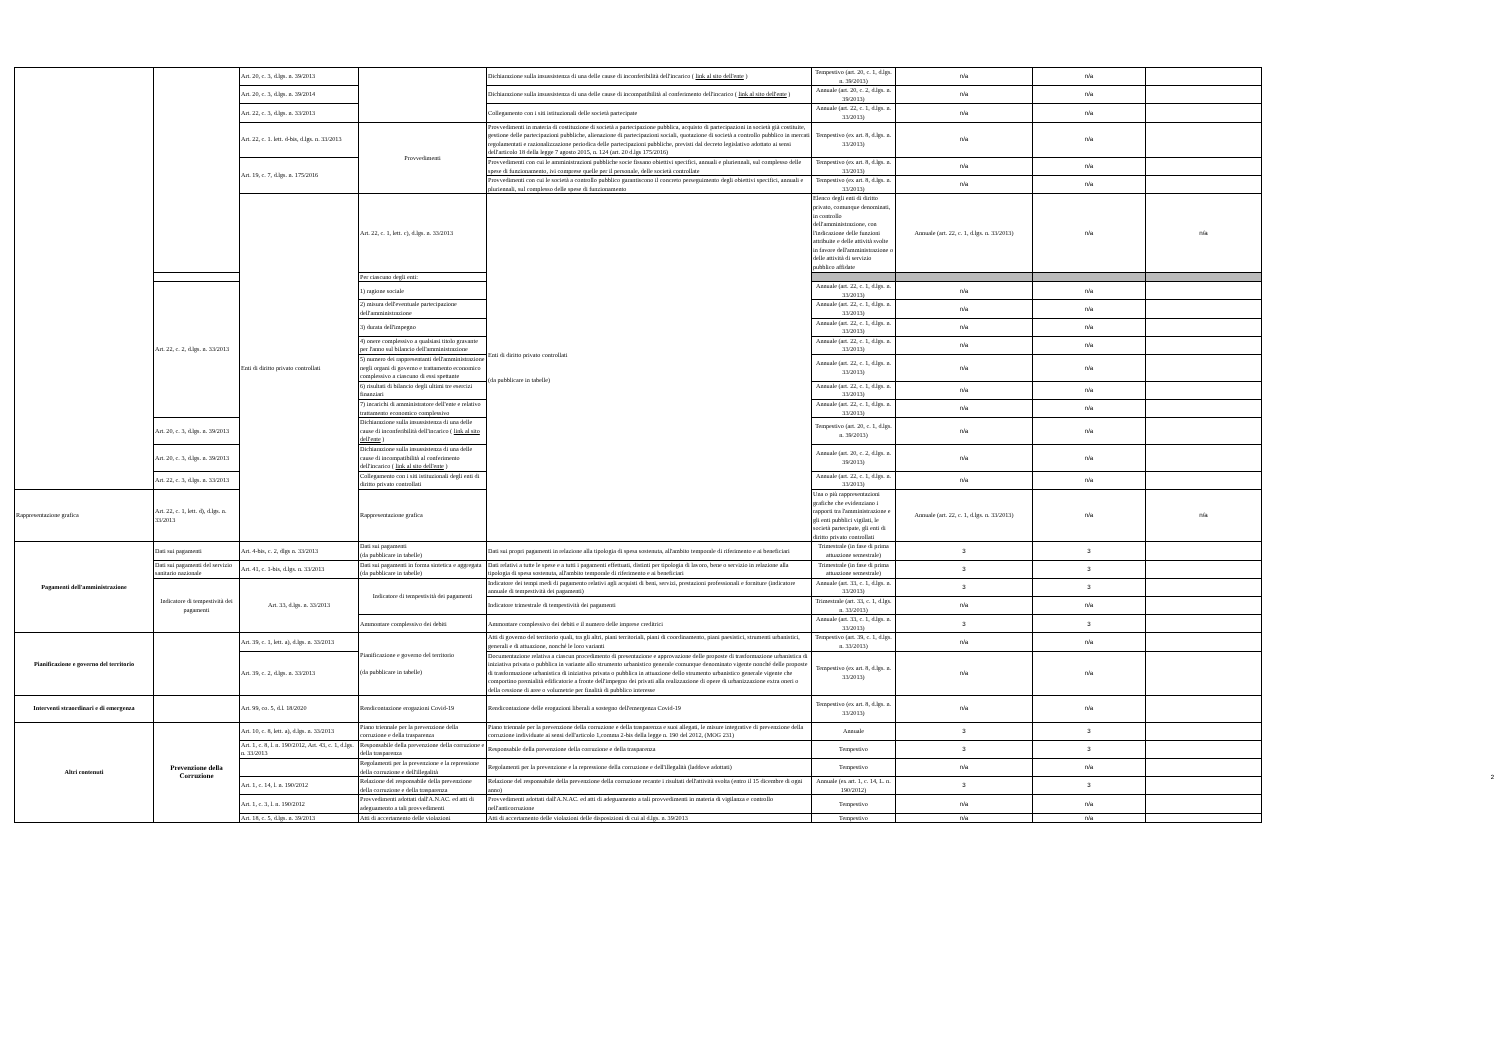| | | Art. 20, c. 3, d.lgs. n. 39/2013 | | Dichiarazione sulla insussistenza di una delle cause di inconferibilità dell'incarico ( link al sito dell'ente ) | Tempestivo (art. 20, c. 1, d.lgs. n. 39/2013) | n/a | n/a | | |
| | | Art. 20, c. 3, d.lgs. n. 39/2014 | | Dichiarazione sulla insussistenza di una delle cause di incompatibilità al conferimento dell'incarico ( link al sito dell'ente ) | Annuale (art. 20, c. 2, d.lgs. n. 39/2013) | n/a | n/a | | |
| | | Art. 22, c. 3, d.lgs. n. 33/2013 | | Collegamento con i siti istituzionali delle società partecipate | Annuale (art. 22, c. 1, d.lgs. n. 33/2013) | n/a | n/a | | |
| | | Art. 22, c. 1. lett. d-bis, d.lgs. n. 33/2013 | Provvedimenti | Provvedimenti in materia di costituzione di società a partecipazione pubblica, acquisto di partecipazioni in società già costituite, gestione delle partecipazioni pubbliche, alienazione di partecipazioni sociali, quotazione di società a controllo pubblico in mercati regolamentati e razionalizzazione periodica delle partecipazioni pubbliche, previsti dal decreto legislativo adottato ai sensi dell'articolo 18 della legge 7 agosto 2015, n. 124 (art. 20 d.lgs 175/2016) | Tempestivo (ex art. 8, d.lgs. n. 33/2013) | n/a | n/a | | |
| | | Art. 19, c. 7, d.lgs. n. 175/2016 | | Provvedimenti con cui le amministrazioni pubbliche socie fissano obiettivi specifici, annuali e pluriennali, sul complesso delle spese di funzionamento, ivi comprese quelle per il personale, delle società controllate | Tempestivo (ex art. 8, d.lgs. n. 33/2013) | n/a | n/a | | |
| | | | | Provvedimenti con cui le società a controllo pubblico garantiscono il concreto perseguimento degli obiettivi specifici, annuali e pluriennali, sul complesso delle spese di funzionamento | Tempestivo (ex art. 8, d.lgs. n. 33/2013) | n/a | n/a | | |
| | | Enti di diritto privato controllati | Art. 22, c. 1, lett. c), d.lgs. n. 33/2013 | Enti di diritto privato controllati (da pubblicare in tabelle) | Elenco degli enti di diritto privato, comunque denominati, in controllo dell'amministrazione, con l'indicazione delle funzioni attribuite e delle attività svolte in favore dell'amministrazione o delle attività di servizio pubblico affidate | Annuale (art. 22, c. 1, d.lgs. n. 33/2013) | n/a | n/a | |
| | | | Per ciascuno degli enti: | | | | | | |
| | Art. 22, c. 2, d.lgs. n. 33/2013 | | 1) ragione sociale | | Annuale (art. 22, c. 1, d.lgs. n. 33/2013) | n/a | n/a | | |
| | | | 2) misura dell'eventuale partecipazione dell'amministrazione | | Annuale (art. 22, c. 1, d.lgs. n. 33/2013) | n/a | n/a | | |
| | | | 3) durata dell'impegno | | Annuale (art. 22, c. 1, d.lgs. n. 33/2013) | n/a | n/a | | |
| | | | 4) onere complessivo a qualsiasi titolo gravante per l'anno sul bilancio dell'amministrazione | | Annuale (art. 22, c. 1, d.lgs. n. 33/2013) | n/a | n/a | | |
| | | | 5) numero dei rappresentanti dell'amministrazione negli organi di governo e trattamento economico complessivo a ciascuno di essi spettante | | Annuale (art. 22, c. 1, d.lgs. n. 33/2013) | n/a | n/a | | |
| | | | 6) risultati di bilancio degli ultimi tre esercizi finanziari | | Annuale (art. 22, c. 1, d.lgs. n. 33/2013) | n/a | n/a | | |
| | | | 7) incarichi di amministratore dell'ente e relativo trattamento economico complessivo | | Annuale (art. 22, c. 1, d.lgs. n. 33/2013) | n/a | n/a | | |
| | Art. 20, c. 3, d.lgs. n. 39/2013 | | Dichiarazione sulla insussistenza di una delle cause di inconferibilità dell'incarico ( link al sito dell'ente ) | | Tempestivo (art. 20, c. 1, d.lgs. n. 39/2013) | n/a | n/a | | |
| | Art. 20, c. 3, d.lgs. n. 39/2013 | | Dichiarazione sulla insussistenza di una delle cause di incompatibilità al conferimento dell'incarico ( link al sito dell'ente ) | | Annuale (art. 20, c. 2, d.lgs. n. 39/2013) | n/a | n/a | | |
| | Art. 22, c. 3, d.lgs. n. 33/2013 | | Collegamento con i siti istituzionali degli enti di diritto privato controllati | | Annuale (art. 22, c. 1, d.lgs. n. 33/2013) | n/a | n/a | | |
| Rappresentazione grafica | Art. 22, c. 1, lett. d), d.lgs. n. 33/2013 | | Rappresentazione grafica | | Una o più rappresentazioni grafiche che evidenziano i rapporti tra l'amministrazione e gli enti pubblici vigilati, le società partecipate, gli enti di diritto privato controllati | Annuale (art. 22, c. 1, d.lgs. n. 33/2013) | n/a | n/a | |
| Pagamenti dell'amministrazione | Dati sui pagamenti | Art. 4-bis, c. 2, dlgs n. 33/2013 | Dati sui pagamenti (da pubblicare in tabelle) | Dati sui propri pagamenti in relazione alla tipologia di spesa sostenuta, all'ambito temporale di riferimento e ai beneficiari | Trimestrale (in fase di prima attuazione semestrale) | 3 | 3 | | |
| | Dati sui pagamenti del servizio sanitario nazionale | Art. 41, c. 1-bis, d.lgs. n. 33/2013 | Dati sui pagamenti in forma sintetica e aggregata (da pubblicare in tabelle) | Dati relativi a tutte le spese e a tutti i pagamenti effettuati, distinti per tipologia di lavoro, bene o servizio in relazione alla tipologia di spesa sostenuta, all'ambito temporale di riferimento e ai beneficiari | Trimestrale (in fase di prima attuazione semestrale) | 3 | 3 | | |
| | Indicatore di tempestività dei pagamenti | Art. 33, d.lgs. n. 33/2013 | Indicatore di tempestività dei pagamenti | Indicatore dei tempi medi di pagamento relativi agli acquisti di beni, servizi, prestazioni professionali e forniture (indicatore annuale di tempestività dei pagamenti) | Annuale (art. 33, c. 1, d.lgs. n. 33/2013) | 3 | 3 | | |
| | | | | Indicatore trimestrale di tempestività dei pagamenti | Trimestrale (art. 33, c. 1, d.lgs. n. 33/2013) | n/a | n/a | | |
| | | | Ammontare complessivo dei debiti | Ammontare complessivo dei debiti e il numero delle imprese creditrici | Annuale (art. 33, c. 1, d.lgs. n. 33/2013) | 3 | 3 | | |
| Pianificazione e governo del territorio | | Art. 39, c. 1, lett. a), d.lgs. n. 33/2013 | Pianificazione e governo del territorio (da pubblicare in tabelle) | Atti di governo del territorio quali, tra gli altri, piani territoriali, piani di coordinamento, piani paesistici, strumenti urbanistici, generali e di attuazione, nonché le loro varianti | Tempestivo (art. 39, c. 1, d.lgs. n. 33/2013) | n/a | n/a | | |
| | | Art. 39, c. 2, d.lgs. n. 33/2013 | | Documentazione relativa a ciascun procedimento di presentazione e approvazione delle proposte di trasformazione urbanistica di iniziativa privata o pubblica in variante allo strumento urbanistico generale comunque denominato vigente nonché delle proposte di trasformazione urbanistica di iniziativa privata o pubblica in attuazione dello strumento urbanistico generale vigente che comportino premialità edificatorie a fronte dell'impegno dei privati alla realizzazione di opere di urbanizzazione extra oneri o della cessione di aree o volumetrie per finalità di pubblico interesse | Tempestivo (ex art. 8, d.lgs. n. 33/2013) | n/a | n/a | | |
| Interventi straordinari e di emergenza | | Art. 99, co. 5, d.l. 18/2020 | Rendicontazione erogazioni Covid-19 | Rendicontazione delle erogazioni liberali a sostegno dell'emergenza Covid-19 | Tempestivo (ex art. 8, d.lgs. n. 33/2013) | n/a | n/a | | |
| Altri contenuti | Prevenzione della Corruzione | Art. 10, c. 8, lett. a), d.lgs. n. 33/2013 | Piano triennale per la prevenzione della corruzione e della trasparenza | Piano triennale per la prevenzione della corruzione e della trasparenza e suoi allegati, le misure integrative di prevenzione della corruzione individuate ai sensi dell'articolo 1,comma 2-bis della legge n. 190 del 2012, (MOG 231) | Annuale | 3 | 3 | | |
| | | Art. 1, c. 8, l. n. 190/2012, Art. 43, c. 1, d.lgs. n. 33/2013 | Responsabile della prevenzione della corruzione e della trasparenza | Responsabile della prevenzione della corruzione e della trasparenza | Tempestivo | 3 | 3 | | |
| | | | Regolamenti per la prevenzione e la repressione della corruzione e dell'illegalità | Regolamenti per la prevenzione e la repressione della corruzione e dell'illegalità (laddove adottati) | Tempestivo | n/a | n/a | | |
| | | Art. 1, c. 14, l. n. 190/2012 | Relazione del responsabile della prevenzione della corruzione e della trasparenza | Relazione del responsabile della prevenzione della corruzione recante i risultati dell'attività svolta (entro il 15 dicembre di ogni anno) | Annuale (ex art. 1, c. 14, L. n. 190/2012) | 3 | 3 | | |
| | | Art. 1, c. 3, l. n. 190/2012 | Provvedimenti adottati dall'A.N.AC. ed atti di adeguamento a tali provvedimenti | Provvedimenti adottati dall'A.N.AC. ed atti di adeguamento a tali provvedimenti in materia di vigilanza e controllo nell'anticorruzione | Tempestivo | n/a | n/a | | |
| | | Art. 18, c. 5, d.lgs. n. 39/2013 | Atti di accertamento delle violazioni | Atti di accertamento delle violazioni delle disposizioni di cui al d.lgs. n. 39/2013 | Tempestivo | n/a | n/a | | |
2